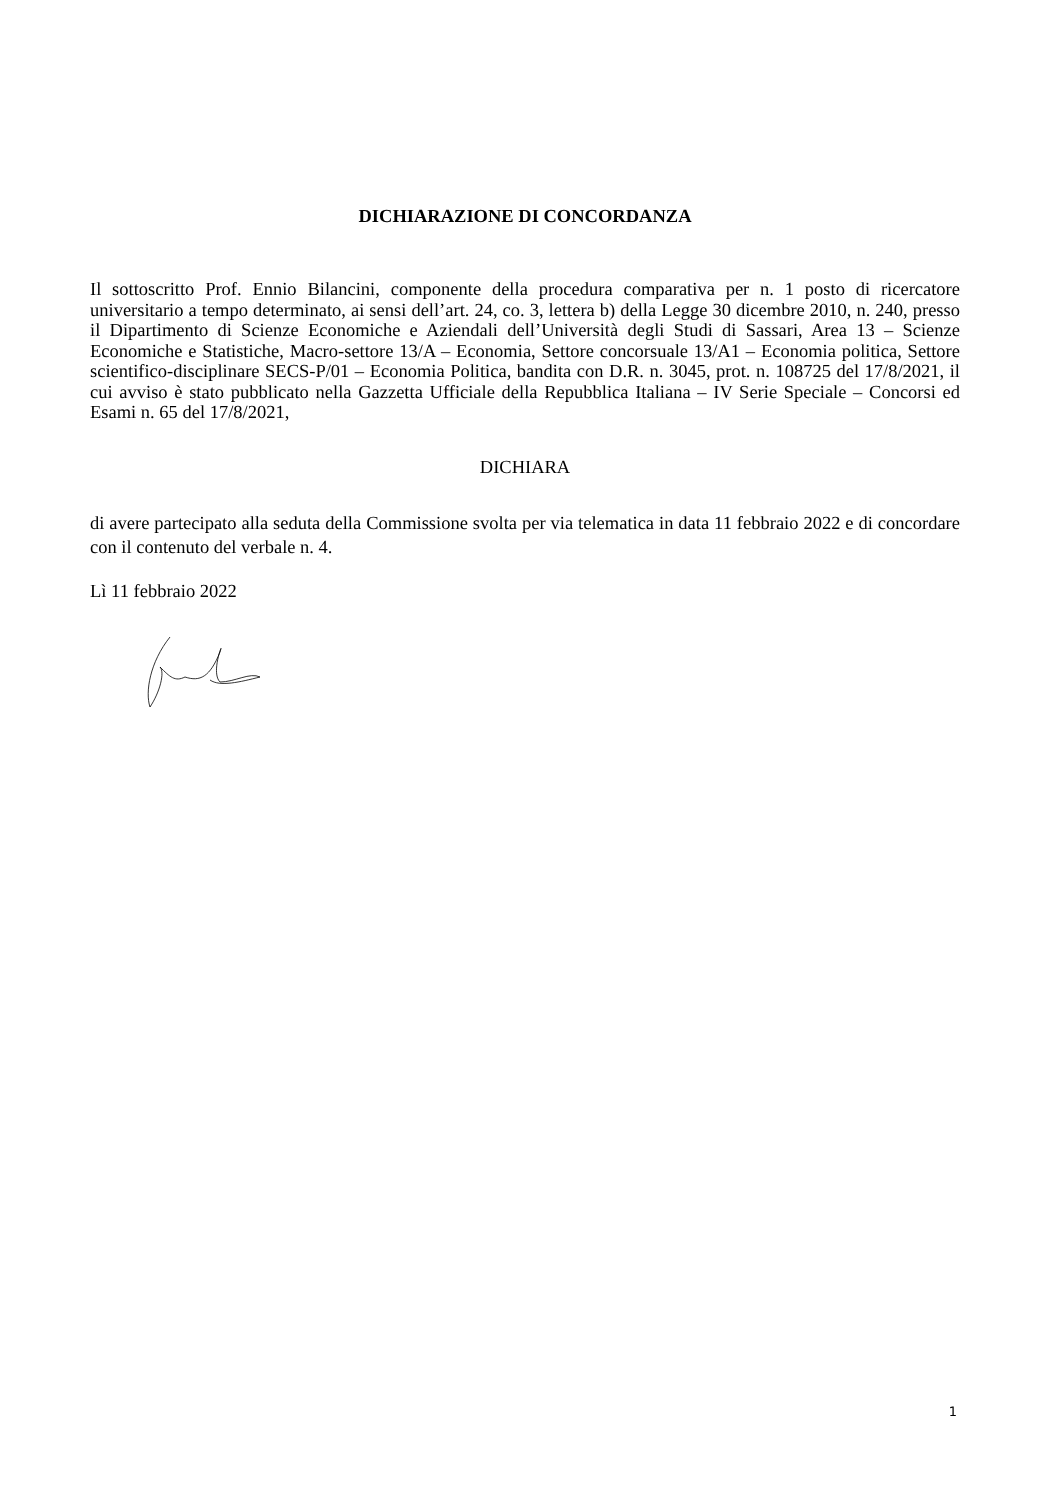DICHIARAZIONE DI CONCORDANZA
Il sottoscritto Prof. Ennio Bilancini, componente della procedura comparativa per n. 1 posto di ricercatore universitario a tempo determinato, ai sensi dell’art. 24, co. 3, lettera b) della Legge 30 dicembre 2010, n. 240, presso il Dipartimento di Scienze Economiche e Aziendali dell’Università degli Studi di Sassari, Area 13 – Scienze Economiche e Statistiche, Macro-settore 13/A – Economia, Settore concorsuale 13/A1 – Economia politica, Settore scientifico-disciplinare SECS-P/01 – Economia Politica, bandita con D.R. n. 3045, prot. n. 108725 del 17/8/2021, il cui avviso è stato pubblicato nella Gazzetta Ufficiale della Repubblica Italiana – IV Serie Speciale – Concorsi ed Esami n. 65 del 17/8/2021,
DICHIARA
di avere partecipato alla seduta della Commissione svolta per via telematica in data 11 febbraio 2022 e di concordare con il contenuto del verbale n. 4.
Lì 11 febbraio 2022
1